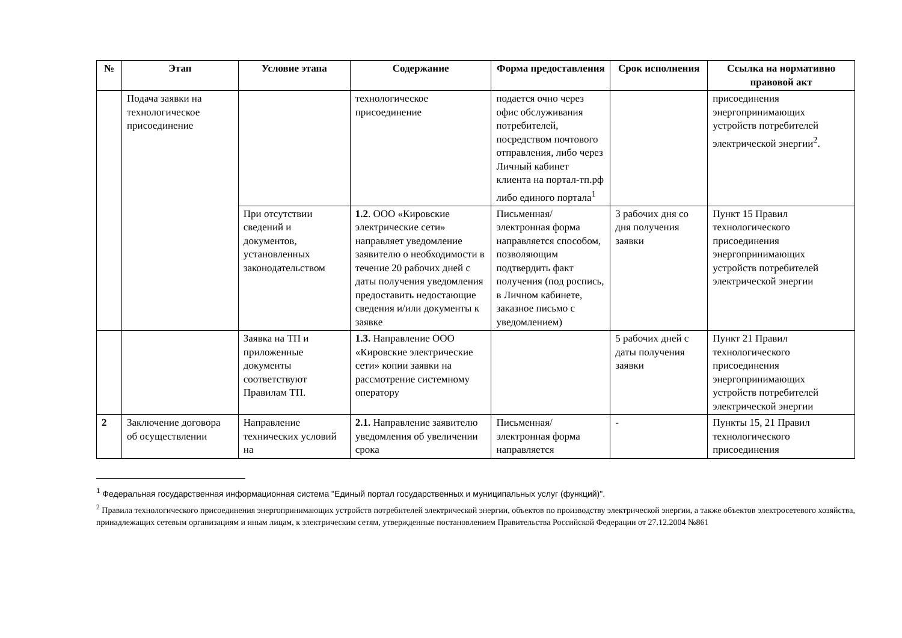| № | Этап | Условие этапа | Содержание | Форма предоставления | Срок исполнения | Ссылка на нормативно правовой акт |
| --- | --- | --- | --- | --- | --- | --- |
| | Подача заявки на технологическое присоединение | | технологическое присоединение | подается очно через офис обслуживания потребителей, посредством почтового отправления, либо через Личный кабинет клиента на портал-тп.рф либо единого портала<sup>1</sup> | | присоединения энергопринимающих устройств потребителей электрической энергии<sup>2</sup>. |
| | | При отсутствии сведений и документов, установленных законодательством | 1.2 . ООО «Кировские электрические сети» направляет уведомление заявителю о необходимости в течение 20 рабочих дней с даты получения уведомления предоставить недостающие сведения и/или документы к заявке | Письменная/электронная форма направляется способом, позволяющим подтвердить факт получения (под роспись, в Личном кабинете, заказное письмо с уведомлением) | 3 рабочих дня со дня получения заявки | Пункт 15 Правил технологического присоединения энергопринимающих устройств потребителей электрической энергии |
| | | Заявка на ТП и приложенные документы соответствуют Правилам ТП. | 1.3. Направление ООО «Кировские электрические сети» копии заявки на рассмотрение системному оператору | | 5 рабочих дней с даты получения заявки | Пункт 21 Правил технологического присоединения энергопринимающих устройств потребителей электрической энергии |
| 2 | Заключение договора об осуществлении | Направление технических условий на | 2.1. Направление заявителю уведомления об увеличении срока | Письменная/электронная форма направляется | - | Пункты 15, 21 Правил технологического присоединения |
<sup>1</sup> Федеральная государственная информационная система "Единый портал государственных и муниципальных услуг (функций)".
<sup>2</sup> Правила технологического присоединения энергопринимающих устройств потребителей электрической энергии, объектов по производству электрической энергии, а также объектов электросетевого хозяйства, принадлежащих сетевым организациям и иным лицам, к электрическим сетям, утвержденные постановлением Правительства Российской Федерации от 27.12.2004 №861